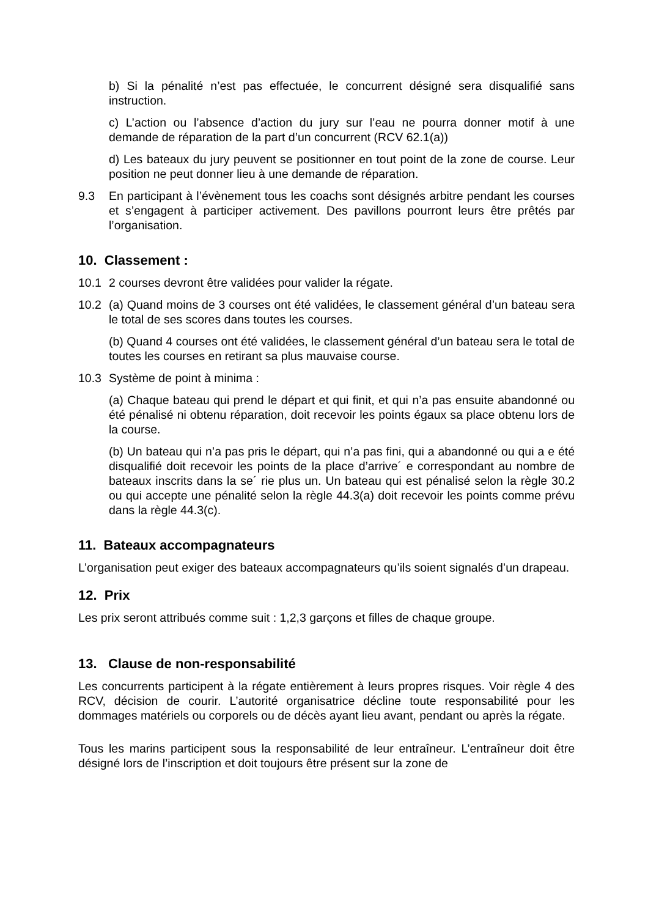b) Si la pénalité n’est pas effectuée, le concurrent désigné sera disqualifié sans instruction.
c) L’action ou l’absence d’action du jury sur l’eau ne pourra donner motif à une demande de réparation de la part d’un concurrent (RCV 62.1(a))
d) Les bateaux du jury peuvent se positionner en tout point de la zone de course. Leur position ne peut donner lieu à une demande de réparation.
9.3 En participant à l’évènement tous les coachs sont désignés arbitre pendant les courses et s’engagent à participer activement. Des pavillons pourront leurs être prêtés par l’organisation.
10. Classement :
10.1 2 courses devront être validées pour valider la régate.
10.2 (a) Quand moins de 3 courses ont été validées, le classement général d’un bateau sera le total de ses scores dans toutes les courses.
(b) Quand 4 courses ont été validées, le classement général d’un bateau sera le total de toutes les courses en retirant sa plus mauvaise course.
10.3 Système de point à minima :
(a) Chaque bateau qui prend le départ et qui finit, et qui n’a pas ensuite abandonné ou été pénalisé ni obtenu réparation, doit recevoir les points égaux sa place obtenu lors de la course.
(b) Un bateau qui n’a pas pris le départ, qui n’a pas fini, qui a abandonné ou qui a e été disqualifié doit recevoir les points de la place d’arrive´ e correspondant au nombre de bateaux inscrits dans la se´ rie plus un. Un bateau qui est pénalisé selon la règle 30.2 ou qui accepte une pénalité selon la règle 44.3(a) doit recevoir les points comme prévu dans la règle 44.3(c).
11. Bateaux accompagnateurs
L’organisation peut exiger des bateaux accompagnateurs qu’ils soient signalés d’un drapeau.
12. Prix
Les prix seront attribués comme suit : 1,2,3 garçons et filles de chaque groupe.
13. Clause de non-responsabilité
Les concurrents participent à la régate entièrement à leurs propres risques. Voir règle 4 des RCV, décision de courir. L’autorité organisatrice décline toute responsabilité pour les dommages matériels ou corporels ou de décès ayant lieu avant, pendant ou après la régate.
Tous les marins participent sous la responsabilité de leur entraîneur. L’entraîneur doit être désigné lors de l’inscription et doit toujours être présent sur la zone de